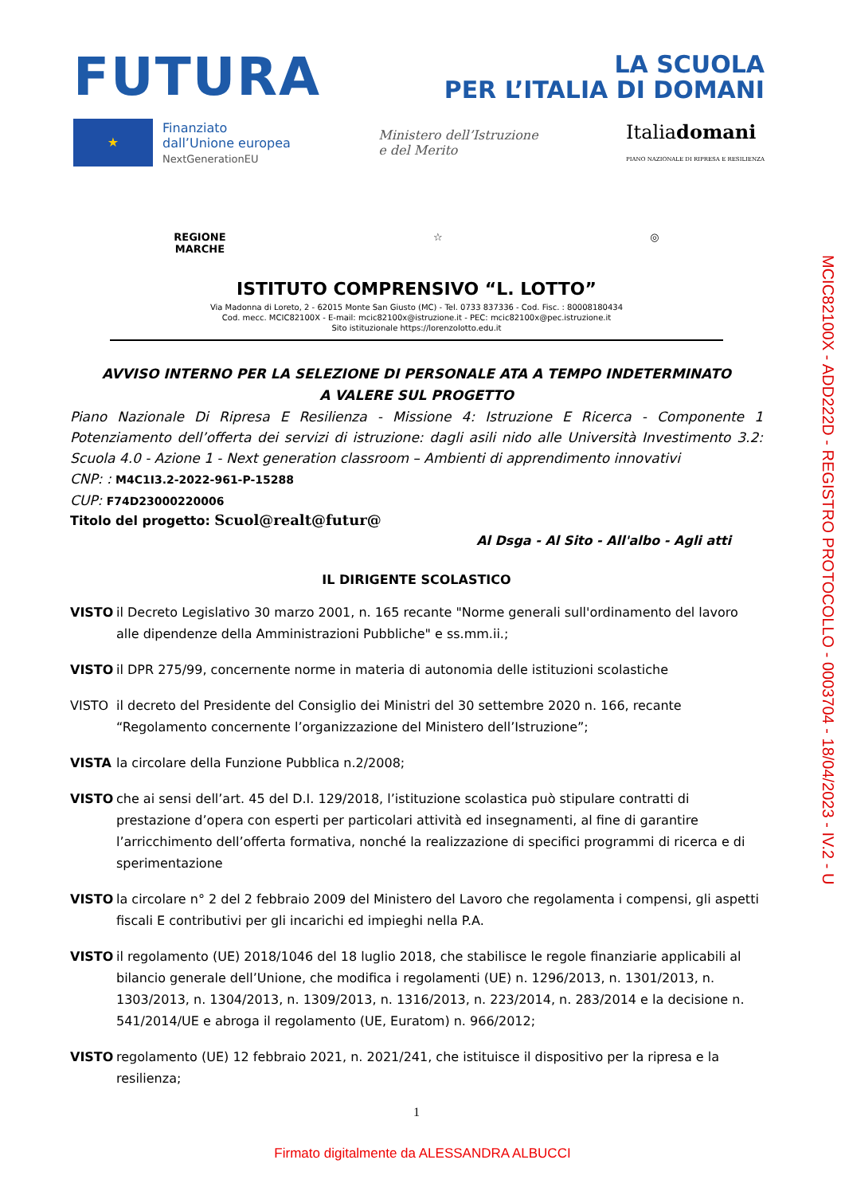FUTURA
LA SCUOLA
PER L’ITALIA DI DOMANI
★
Finanziato
dall’Unione europea
NextGenerationEU
Ministero dell’Istruzione
e del Merito
Italiadomani
PIANO NAZIONALE DI RIPRESA E RESILIENZA
MCIC82100X - ADD222D - REGISTRO PROTOCOLLO - 0003704 - 18/04/2023 - IV.2 - U
REGIONE
MARCHE ☆ ◎
ISTITUTO COMPRENSIVO “L. LOTTO”
Via Madonna di Loreto, 2 - 62015 Monte San Giusto (MC) - Tel. 0733 837336 - Cod. Fisc. : 80008180434
Cod. mecc. MCIC82100X - E-mail: mcic82100x@istruzione.it - PEC: mcic82100x@pec.istruzione.it
Sito istituzionale https://lorenzolotto.edu.it
AVVISO INTERNO PER LA SELEZIONE DI PERSONALE ATA A TEMPO INDETERMINATO
A VALERE SUL PROGETTO
Piano Nazionale Di Ripresa E Resilienza - Missione 4: Istruzione E Ricerca - Componente 1 Potenziamento dell’offerta dei servizi di istruzione: dagli asili nido alle Università Investimento 3.2: Scuola 4.0 - Azione 1 - Next generation classroom – Ambienti di apprendimento innovativi
CNP: : M4C1I3.2-2022-961-P-15288
CUP: F74D23000220006
Titolo del progetto: Scuol@realt@futur@
Al Dsga - Al Sito - All'albo - Agli atti
IL DIRIGENTE SCOLASTICO
VISTO il Decreto Legislativo 30 marzo 2001, n. 165 recante "Norme generali sull'ordinamento del lavoro alle dipendenze della Amministrazioni Pubbliche" e ss.mm.ii.;
VISTO il DPR 275/99, concernente norme in materia di autonomia delle istituzioni scolastiche
VISTO il decreto del Presidente del Consiglio dei Ministri del 30 settembre 2020 n. 166, recante “Regolamento concernente l’organizzazione del Ministero dell’Istruzione”;
VISTA la circolare della Funzione Pubblica n.2/2008;
VISTO che ai sensi dell’art. 45 del D.I. 129/2018, l’istituzione scolastica può stipulare contratti di prestazione d’opera con esperti per particolari attività ed insegnamenti, al fine di garantire l’arricchimento dell’offerta formativa, nonché la realizzazione di specifici programmi di ricerca e di sperimentazione
VISTO la circolare n° 2 del 2 febbraio 2009 del Ministero del Lavoro che regolamenta i compensi, gli aspetti fiscali E contributivi per gli incarichi ed impieghi nella P.A.
VISTO il regolamento (UE) 2018/1046 del 18 luglio 2018, che stabilisce le regole finanziarie applicabili al bilancio generale dell’Unione, che modifica i regolamenti (UE) n. 1296/2013, n. 1301/2013, n. 1303/2013, n. 1304/2013, n. 1309/2013, n. 1316/2013, n. 223/2014, n. 283/2014 e la decisione n. 541/2014/UE e abroga il regolamento (UE, Euratom) n. 966/2012;
VISTO regolamento (UE) 12 febbraio 2021, n. 2021/241, che istituisce il dispositivo per la ripresa e la resilienza;
1
Firmato digitalmente da ALESSANDRA ALBUCCI